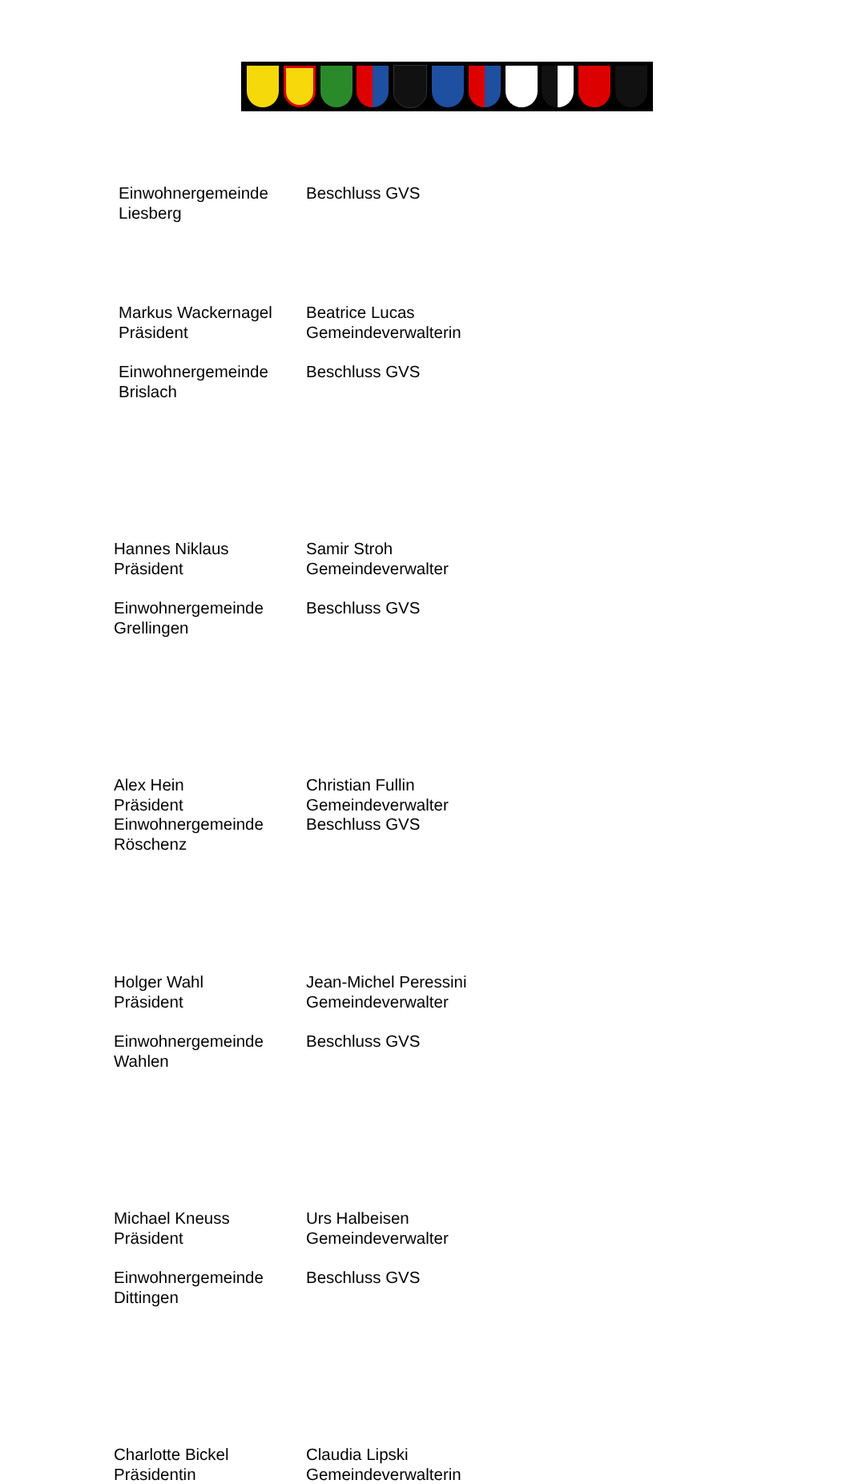Einwohnergemeinde Liesberg Beschluss GVS
Markus Wackernagel
Präsident
Beatrice Lucas
Gemeindeverwalterin
Einwohnergemeinde Brislach Beschluss GVS
Hannes Niklaus
Präsident
Samir Stroh
Gemeindeverwalter
Einwohnergemeinde Grellingen Beschluss GVS
Alex Hein
Präsident
Einwohnergemeinde Röschenz
Christian Fullin
Gemeindeverwalter
Beschluss GVS
Holger Wahl
Präsident
Jean-Michel Peressini
Gemeindeverwalter
Einwohnergemeinde Wahlen Beschluss GVS
Michael Kneuss
Präsident
Urs Halbeisen
Gemeindeverwalter
Einwohnergemeinde Dittingen Beschluss GVS
Charlotte Bickel
Präsidentin
Claudia Lipski
Gemeindeverwalterin